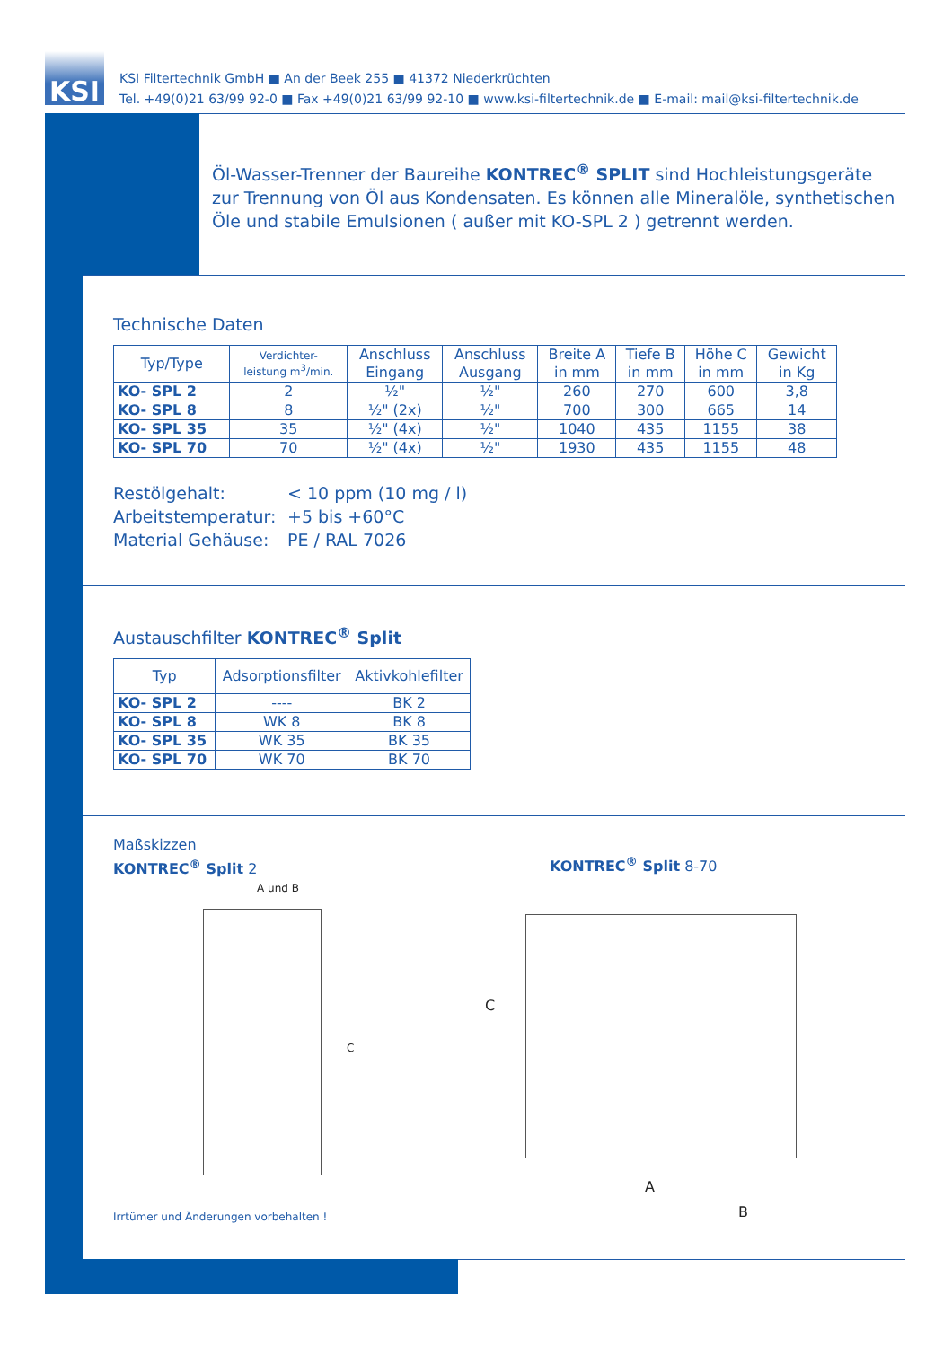KSI
KSI Filtertechnik GmbH ■ An der Beek 255 ■ 41372 Niederkrüchten
Tel. +49(0)21 63/99 92-0 ■ Fax +49(0)21 63/99 92-10 ■ www.ksi-filtertechnik.de ■ E-mail: mail@ksi-filtertechnik.de
Öl-Wasser-Trenner der Baureihe KONTREC<sup>®</sup> SPLIT sind Hochleistungsgeräte zur Trennung von Öl aus Kondensaten. Es können alle Mineralöle, synthetischen Öle und stabile Emulsionen ( außer mit KO-SPL 2 ) getrennt werden.
Technische Daten
| Typ/Type | Verdichter- leistung m<sup>3</sup>/min. | Anschluss Eingang | Anschluss Ausgang | Breite A in mm | Tiefe B in mm | Höhe C in mm | Gewicht in Kg |
| --- | --- | --- | --- | --- | --- | --- | --- |
| KO- SPL 2 | 2 | ½" | ½" | 260 | 270 | 600 | 3,8 |
| KO- SPL 8 | 8 | ½" (2x) | ½" | 700 | 300 | 665 | 14 |
| KO- SPL 35 | 35 | ½" (4x) | ½" | 1040 | 435 | 1155 | 38 |
| KO- SPL 70 | 70 | ½" (4x) | ½" | 1930 | 435 | 1155 | 48 |
Restölgehalt: < 10 ppm (10 mg / l)
Arbeitstemperatur: +5 bis +60°C
Material Gehäuse: PE / RAL 7026
Austauschfilter KONTREC<sup>®</sup> Split
| Typ | Adsorptionsfilter | Aktivkohlefilter |
| --- | --- | --- |
| KO- SPL 2 | ---- | BK 2 |
| KO- SPL 8 | WK 8 | BK 8 |
| KO- SPL 35 | WK 35 | BK 35 |
| KO- SPL 70 | WK 70 | BK 70 |
Maßskizzen
KONTREC<sup>®</sup> Split 2
KONTREC<sup>®</sup> Split 8-70
A und B
C
C
A
B
Irrtümer und Änderungen vorbehalten !